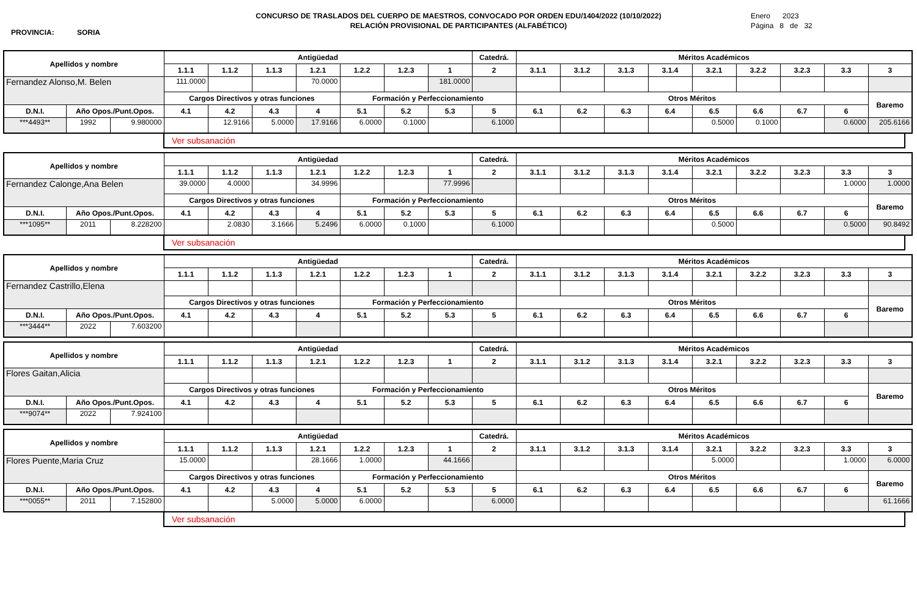CONCURSO DE TRASLADOS DEL CUERPO DE MAESTROS, CONVOCADO POR ORDEN EDU/1404/2022 (10/10/2022)
RELACIÓN PROVISIONAL DE PARTICIPANTES (ALFABÉTICO)
PROVINCIA: SORIA
Enero 2023
Página 8 de 32
| Apellidos y nombre | | | Antigüedad | | | | | | | Catedrá. | Méritos Académicos | | | | | | | | |
| --- | --- | --- | --- | --- | --- | --- | --- | --- | --- | --- | --- | --- | --- | --- | --- | --- | --- | --- | --- |
| | | | 1.1.1 | 1.1.2 | 1.1.3 | 1.2.1 | 1.2.2 | 1.2.3 | 1 | 2 | 3.1.1 | 3.1.2 | 3.1.3 | 3.1.4 | 3.2.1 | 3.2.2 | 3.2.3 | 3.3 | 3 |
| Fernandez Alonso,M. Belen | | | 111.0000 | | | 70.0000 | | | 181.0000 | | | | | | | | | | |
| | | | Cargos Directivos y otras funciones | | | | Formación y Perfeccionamiento | | | | Otros Méritos | | | | | | | | Baremo |
| D.N.I. | Año Opos./Punt.Opos. | | 4.1 | 4.2 | 4.3 | 4 | 5.1 | 5.2 | 5.3 | 5 | 6.1 | 6.2 | 6.3 | 6.4 | 6.5 | 6.6 | 6.7 | 6 | |
| ***4493** | 1992 | 9.980000 | | 12.9166 | 5.0000 | 17.9166 | 6.0000 | 0.1000 | | 6.1000 | | | | | 0.5000 | 0.1000 | | 0.6000 | 205.6166 |
Ver subsanación
| Apellidos y nombre | | | Antigüedad | | | | | | | Catedrá. | Méritos Académicos | | | | | | | | |
| --- | --- | --- | --- | --- | --- | --- | --- | --- | --- | --- | --- | --- | --- | --- | --- | --- | --- | --- | --- |
| | | | 1.1.1 | 1.1.2 | 1.1.3 | 1.2.1 | 1.2.2 | 1.2.3 | 1 | 2 | 3.1.1 | 3.1.2 | 3.1.3 | 3.1.4 | 3.2.1 | 3.2.2 | 3.2.3 | 3.3 | 3 |
| Fernandez Calonge,Ana Belen | | | 39.0000 | 4.0000 | | 34.9996 | | | 77.9996 | | | | | | | | | 1.0000 | 1.0000 |
| | | | Cargos Directivos y otras funciones | | | | Formación y Perfeccionamiento | | | | Otros Méritos | | | | | | | | Baremo |
| D.N.I. | Año Opos./Punt.Opos. | | 4.1 | 4.2 | 4.3 | 4 | 5.1 | 5.2 | 5.3 | 5 | 6.1 | 6.2 | 6.3 | 6.4 | 6.5 | 6.6 | 6.7 | 6 | |
| ***1095** | 2011 | 8.228200 | | 2.0830 | 3.1666 | 5.2496 | 6.0000 | 0.1000 | | 6.1000 | | | | | 0.5000 | | | 0.5000 | 90.8492 |
Ver subsanación
| Apellidos y nombre | | | Antigüedad | | | | | | | Catedrá. | Méritos Académicos | | | | | | | | |
| --- | --- | --- | --- | --- | --- | --- | --- | --- | --- | --- | --- | --- | --- | --- | --- | --- | --- | --- | --- |
| | | | 1.1.1 | 1.1.2 | 1.1.3 | 1.2.1 | 1.2.2 | 1.2.3 | 1 | 2 | 3.1.1 | 3.1.2 | 3.1.3 | 3.1.4 | 3.2.1 | 3.2.2 | 3.2.3 | 3.3 | 3 |
| Fernandez Castrillo,Elena | | | | | | | | | | | | | | | | | | | |
| | | | Cargos Directivos y otras funciones | | | | Formación y Perfeccionamiento | | | | Otros Méritos | | | | | | | | Baremo |
| D.N.I. | Año Opos./Punt.Opos. | | 4.1 | 4.2 | 4.3 | 4 | 5.1 | 5.2 | 5.3 | 5 | 6.1 | 6.2 | 6.3 | 6.4 | 6.5 | 6.6 | 6.7 | 6 | |
| ***3444** | 2022 | 7.603200 | | | | | | | | | | | | | | | | | |
| Apellidos y nombre | | | Antigüedad | | | | | | | Catedrá. | Méritos Académicos | | | | | | | | |
| --- | --- | --- | --- | --- | --- | --- | --- | --- | --- | --- | --- | --- | --- | --- | --- | --- | --- | --- | --- |
| | | | 1.1.1 | 1.1.2 | 1.1.3 | 1.2.1 | 1.2.2 | 1.2.3 | 1 | 2 | 3.1.1 | 3.1.2 | 3.1.3 | 3.1.4 | 3.2.1 | 3.2.2 | 3.2.3 | 3.3 | 3 |
| Flores Gaitan,Alicia | | | | | | | | | | | | | | | | | | | |
| | | | Cargos Directivos y otras funciones | | | | Formación y Perfeccionamiento | | | | Otros Méritos | | | | | | | | Baremo |
| D.N.I. | Año Opos./Punt.Opos. | | 4.1 | 4.2 | 4.3 | 4 | 5.1 | 5.2 | 5.3 | 5 | 6.1 | 6.2 | 6.3 | 6.4 | 6.5 | 6.6 | 6.7 | 6 | |
| ***9074** | 2022 | 7.924100 | | | | | | | | | | | | | | | | | |
| Apellidos y nombre | | | Antigüedad | | | | | | | Catedrá. | Méritos Académicos | | | | | | | | |
| --- | --- | --- | --- | --- | --- | --- | --- | --- | --- | --- | --- | --- | --- | --- | --- | --- | --- | --- | --- |
| | | | 1.1.1 | 1.1.2 | 1.1.3 | 1.2.1 | 1.2.2 | 1.2.3 | 1 | 2 | 3.1.1 | 3.1.2 | 3.1.3 | 3.1.4 | 3.2.1 | 3.2.2 | 3.2.3 | 3.3 | 3 |
| Flores Puente,Maria Cruz | | | 15.0000 | | | 28.1666 | 1.0000 | | 44.1666 | | | | | | 5.0000 | | | 1.0000 | 6.0000 |
| | | | Cargos Directivos y otras funciones | | | | Formación y Perfeccionamiento | | | | Otros Méritos | | | | | | | | Baremo |
| D.N.I. | Año Opos./Punt.Opos. | | 4.1 | 4.2 | 4.3 | 4 | 5.1 | 5.2 | 5.3 | 5 | 6.1 | 6.2 | 6.3 | 6.4 | 6.5 | 6.6 | 6.7 | 6 | |
| ***0055** | 2011 | 7.152800 | | | 5.0000 | 5.0000 | 6.0000 | | | 6.0000 | | | | | | | | | 61.1666 |
Ver subsanación